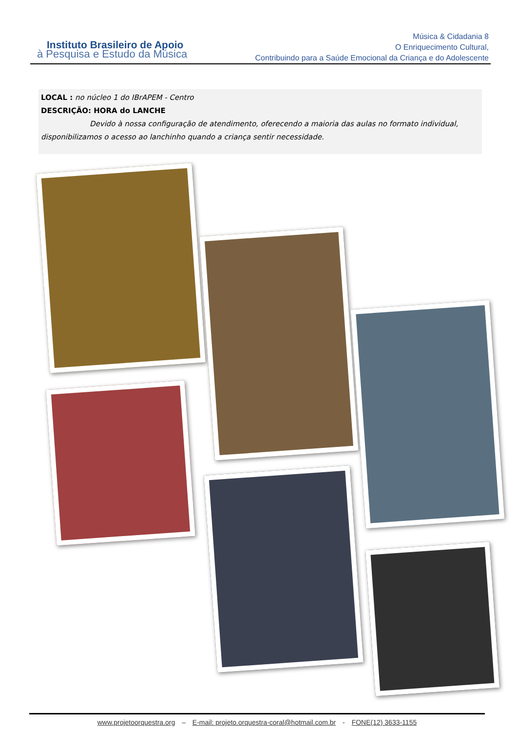Instituto Brasileiro de Apoio
à Pesquisa e Estudo da Música
Música & Cidadania 8
O Enriquecimento Cultural,
Contribuindo para a Saúde Emocional da Criança e do Adolescente
LOCAL : no núcleo 1 do IBrAPEM - Centro
DESCRIÇÃO: HORA do LANCHE
Devido à nossa configuração de atendimento, oferecendo a maioria das aulas no formato individual, disponibilizamos o acesso ao lanchinho quando a criança sentir necessidade.
www.projetoorquestra.org – E-mail: projeto.orquestra-coral@hotmail.com.br - FONE(12) 3633-1155